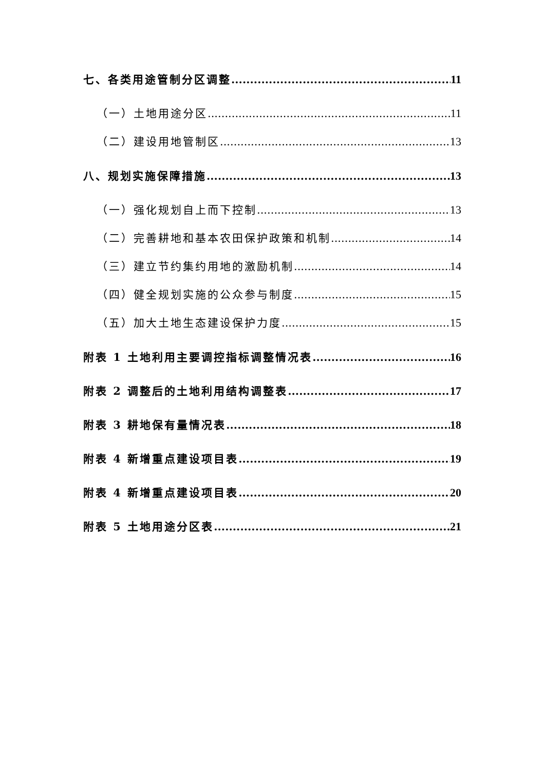七、各类用途管制分区调整 11
（一）土地用途分区 11
（二）建设用地管制区 13
八、规划实施保障措施 13
（一）强化规划自上而下控制 13
（二）完善耕地和基本农田保护政策和机制 14
（三）建立节约集约用地的激励机制 14
（四）健全规划实施的公众参与制度 15
（五）加大土地生态建设保护力度 15
附表 1 土地利用主要调控指标调整情况表 16
附表 2 调整后的土地利用结构调整表 17
附表 3 耕地保有量情况表 18
附表 4 新增重点建设项目表 19
附表 4 新增重点建设项目表 20
附表 5 土地用途分区表 21